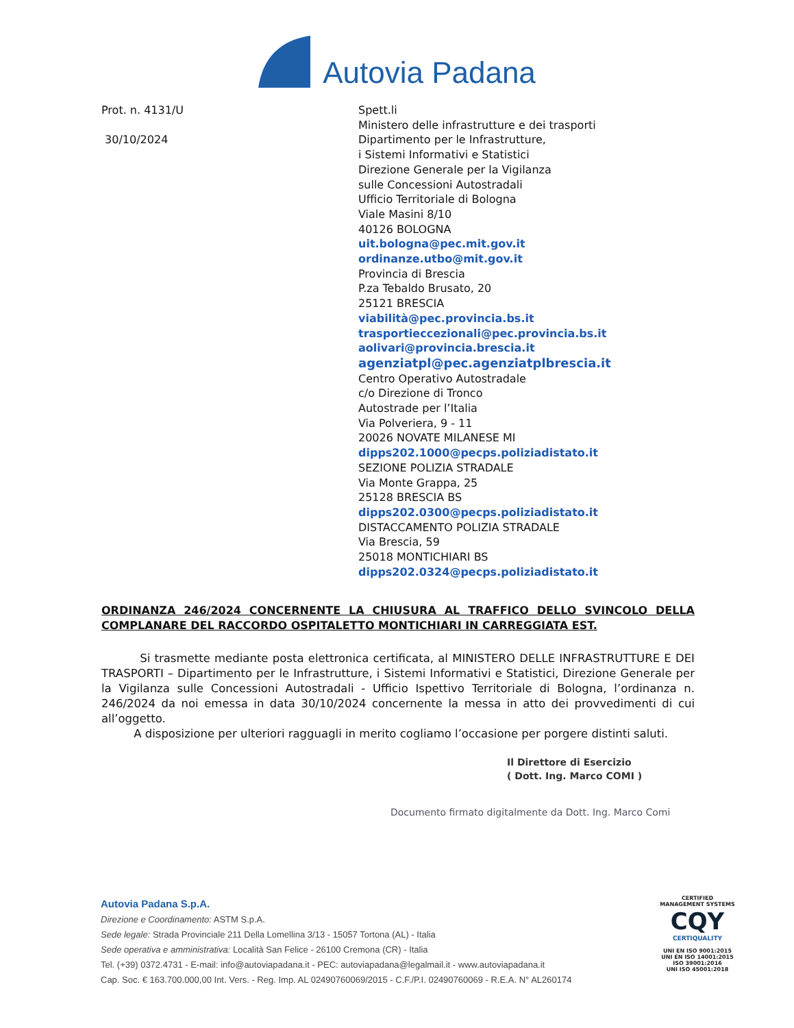Autovia Padana
Prot. n. 4131/U
30/10/2024
Spett.li
Ministero delle infrastrutture e dei trasporti
Dipartimento per le Infrastrutture,
i Sistemi Informativi e Statistici
Direzione Generale per la Vigilanza
sulle Concessioni Autostradali
Ufficio Territoriale di Bologna
Viale Masini 8/10
40126 BOLOGNA
uit.bologna@pec.mit.gov.it
ordinanze.utbo@mit.gov.it
Provincia di Brescia
P.za Tebaldo Brusato, 20
25121 BRESCIA
viabilità@pec.provincia.bs.it
trasportieccezionali@pec.provincia.bs.it
aolivari@provincia.brescia.it
agenziatpl@pec.agenziatplbrescia.it
Centro Operativo Autostradale
c/o Direzione di Tronco
Autostrade per l’Italia
Via Polveriera, 9 - 11
20026 NOVATE MILANESE MI
dipps202.1000@pecps.poliziadistato.it
SEZIONE POLIZIA STRADALE
Via Monte Grappa, 25
25128 BRESCIA BS
dipps202.0300@pecps.poliziadistato.it
DISTACCAMENTO POLIZIA STRADALE
Via Brescia, 59
25018 MONTICHIARI BS
dipps202.0324@pecps.poliziadistato.it
ORDINANZA 246/2024 CONCERNENTE LA CHIUSURA AL TRAFFICO DELLO SVINCOLO DELLA COMPLANARE DEL RACCORDO OSPITALETTO MONTICHIARI IN CARREGGIATA EST.
Si trasmette mediante posta elettronica certificata, al MINISTERO DELLE INFRASTRUTTURE E DEI TRASPORTI – Dipartimento per le Infrastrutture, i Sistemi Informativi e Statistici, Direzione Generale per la Vigilanza sulle Concessioni Autostradali - Ufficio Ispettivo Territoriale di Bologna, l’ordinanza n. 246/2024 da noi emessa in data 30/10/2024 concernente la messa in atto dei provvedimenti di cui all’oggetto.
A disposizione per ulteriori ragguagli in merito cogliamo l’occasione per porgere distinti saluti.
Il Direttore di Esercizio
( Dott. Ing. Marco COMI )
Documento firmato digitalmente da Dott. Ing. Marco Comi
Autovia Padana S.p.A.
Direzione e Coordinamento: ASTM S.p.A.
Sede legale: Strada Provinciale 211 Della Lomellina 3/13 - 15057 Tortona (AL) - Italia
Sede operativa e amministrativa: Località San Felice - 26100 Cremona (CR) - Italia
Tel. (+39) 0372.4731 - E-mail: info@autoviapadana.it - PEC: autoviapadana@legalmail.it - www.autoviapadana.it
Cap. Soc. € 163.700.000,00 Int. Vers. - Reg. Imp. AL 02490760069/2015 - C.F./P.I. 02490760069 - R.E.A. N° AL260174
CERTIFIED
MANAGEMENT SYSTEMS
CQY
CERTIQUALITY
UNI EN ISO 9001:2015
UNI EN ISO 14001:2015
ISO 39001:2016
UNI ISO 45001:2018